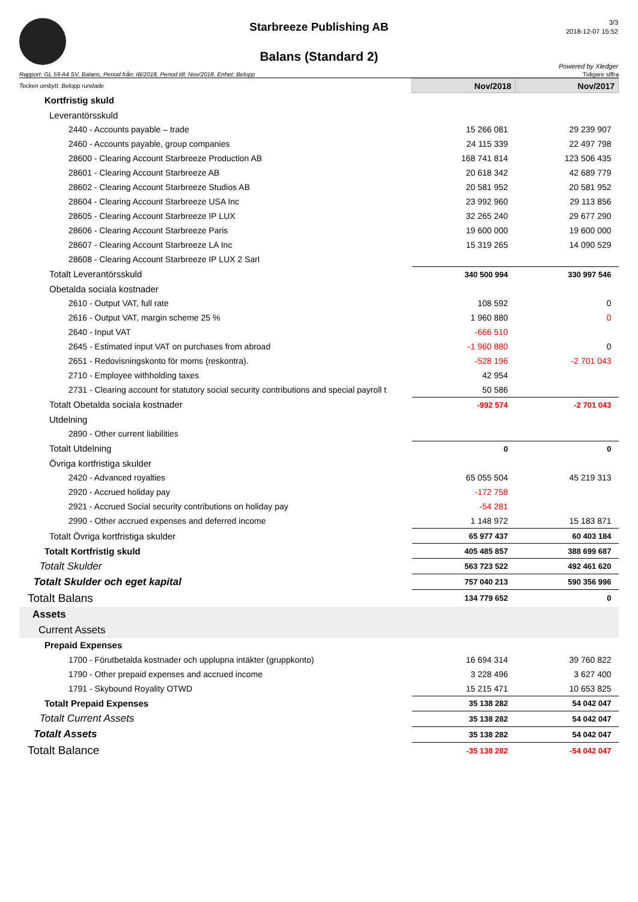Starbreeze Publishing AB
Balans (Standard 2)
3/3
2018-12-07 15:52
Powered by Xledger
Rapport: GL 59 A4 SV, Balans, Period från: IB/2018, Period till: Nov/2018, Enhet: Belopp Tidigare siffra
| Tecken ombytt. Belopp rundade | Nov/2018 | Nov/2017 |
| Kortfristig skuld | | |
| Leverantörsskuld | | |
| 2440 - Accounts payable – trade | 15 266 081 | 29 239 907 |
| 2460 - Accounts payable, group companies | 24 115 339 | 22 497 798 |
| 28600 - Clearing Account Starbreeze Production AB | 168 741 814 | 123 506 435 |
| 28601 - Clearing Account Starbreeze AB | 20 618 342 | 42 689 779 |
| 28602 - Clearing Account Starbreeze Studios AB | 20 581 952 | 20 581 952 |
| 28604 - Clearing Account Starbreeze USA Inc | 23 992 960 | 29 113 856 |
| 28605 - Clearing Account Starbreeze IP LUX | 32 265 240 | 29 677 290 |
| 28606 - Clearing Account Starbreeze Paris | 19 600 000 | 19 600 000 |
| 28607 - Clearing Account Starbreeze LA Inc | 15 319 265 | 14 090 529 |
| 28608 - Clearing Account Starbreeze IP LUX 2 Sarl | | |
| Totalt Leverantörsskuld | 340 500 994 | 330 997 546 |
| Obetalda sociala kostnader | | |
| 2610 - Output VAT, full rate | 108 592 | 0 |
| 2616 - Output VAT, margin scheme 25 % | 1 960 880 | 0 |
| 2640 - Input VAT | -666 510 | |
| 2645 - Estimated input VAT on purchases from abroad | -1 960 880 | 0 |
| 2651 - Redovisningskonto för moms (reskontra). | -528 196 | -2 701 043 |
| 2710 - Employee withholding taxes | 42 954 | |
| 2731 - Clearing account for statutory social security contributions and special payroll t | 50 586 | |
| Totalt Obetalda sociala kostnader | -992 574 | -2 701 043 |
| Utdelning | | |
| 2890 - Other current liabilities | | |
| Totalt Utdelning | 0 | 0 |
| Övriga kortfristiga skulder | | |
| 2420 - Advanced royalties | 65 055 504 | 45 219 313 |
| 2920 - Accrued holiday pay | -172 758 | |
| 2921 - Accrued Social security contributions on holiday pay | -54 281 | |
| 2990 - Other accrued expenses and deferred income | 1 148 972 | 15 183 871 |
| Totalt Övriga kortfristiga skulder | 65 977 437 | 60 403 184 |
| Totalt Kortfristig skuld | 405 485 857 | 388 699 687 |
| Totalt Skulder | 563 723 522 | 492 461 620 |
| Totalt Skulder och eget kapital | 757 040 213 | 590 356 996 |
| Totalt Balans | 134 779 652 | 0 |
| Assets | | |
| Current Assets | | |
| Prepaid Expenses | | |
| 1700 - Förutbetalda kostnader och upplupna intäkter (gruppkonto) | 16 694 314 | 39 760 822 |
| 1790 - Other prepaid expenses and accrued income | 3 228 496 | 3 627 400 |
| 1791 - Skybound Royality OTWD | 15 215 471 | 10 653 825 |
| Totalt Prepaid Expenses | 35 138 282 | 54 042 047 |
| Totalt Current Assets | 35 138 282 | 54 042 047 |
| Totalt Assets | 35 138 282 | 54 042 047 |
| Totalt Balance | -35 138 282 | -54 042 047 |